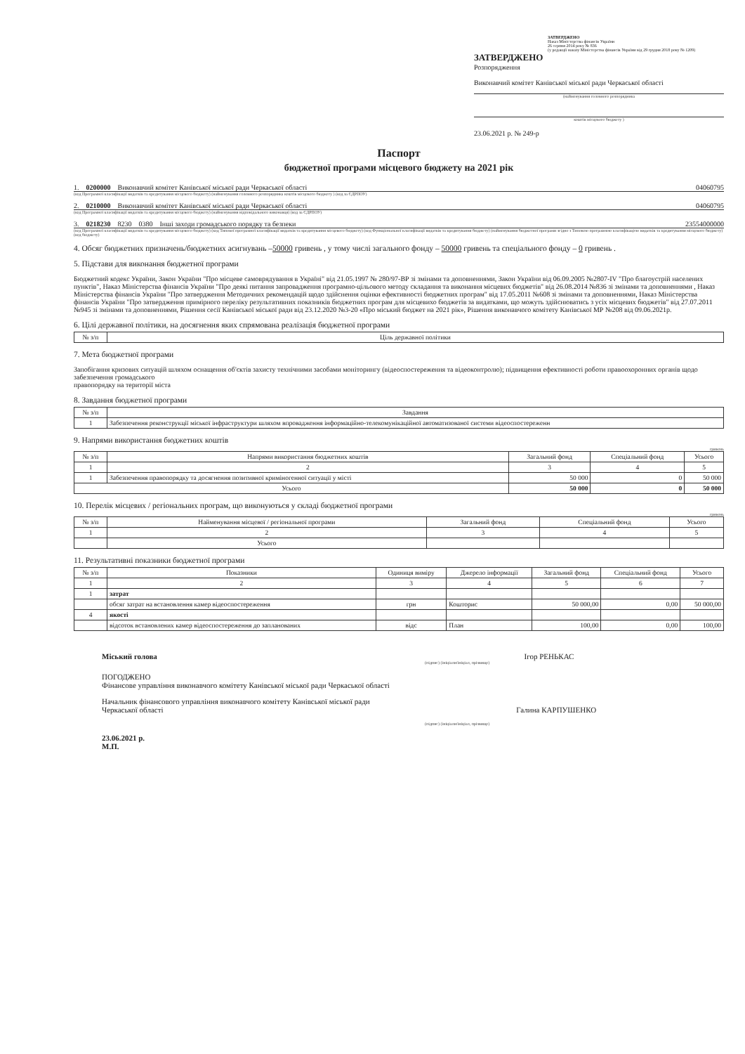ЗАТВЕРДЖЕНО
Наказ Міністерства фінансів України
26 серпня 2014 року № 836
(у редакції наказу Міністерства фінансів України від 29 грудня 2018 року № 1209)
ЗАТВЕРДЖЕНО
Розпорядження
Виконавчий комітет Канівської міської ради Черкаської області
(найменування головного розпорядника
коштів місцевого бюджету )
23.06.2021 р. № 249-р
Паспорт
бюджетної програми місцевого бюджету на 2021 рік
1. 0200000 Виконавчий комітет Канівської міської ради Черкаської області 04060795
(код Програмної класифікації видатків та кредитування місцевого бюджету) (найменування головного розпорядника коштів місцевого бюджету ) (код за ЄДРПОУ)
2. 0210000 Виконавчий комітет Канівської міської ради Черкаської області 04060795
(код Програмної класифікації видатків та кредитування місцевого бюджету) (найменування відповідального виконавця) (код за ЄДРПОУ)
3. 0218230 8230 0380 Інші заходи громадського порядку та безпеки 23554000000
(код Програмної класифікації видатків та кредитування місцевого бюджету) (код Типової програмної класифікації видатків та кредитування місцевого бюджету) (код Функціональної класифікації видатків та кредитування бюджету) (найменування бюджетної програми згідно з Типовою програмною класифікацією видатків та кредитування місцевого бюджету) (код бюджету)
4. Обсяг бюджетних призначень/бюджетних асигнувань –50000 гривень , у тому числі загального фонду – 50000 гривень та спеціального фонду – 0 гривень .
5. Підстави для виконання бюджетної програми
Бюджетний кодекс України, Закон України "Про місцеве самоврядування в Україні" від 21.05.1997 № 280/97-ВР зі змінами та доповненнями, Закон України від 06.09.2005 №2807-IV "Про благоустрій населених пунктів", Наказ Міністерства фінансів України "Про деякі питання запровадження програмно-цільового методу складання та виконання місцевих бюджетів" від 26.08.2014 №836 зі змінами та доповненнями , Наказ Міністерства фінансів України "Про затвердження Методичних рекомендацій щодо здійснення оцінки ефективності бюджетних програм" від 17.05.2011 №608 зі змінами та доповненнями, Наказ Міністерства фінансів України "Про затвердження примірного переліку результативних показників бюджетних програм для місцевихо бюджетів за видатками, що можуть здійснюватись з усіх місцевих бюджетів" від 27.07.2011 №945 зі змінами та доповненнями, Рішення сесії Канівської міської ради від 23.12.2020 №3-20 «Про міський бюджет на 2021 рік», Рішення виконавчого комітету Канівської МР №208 від 09.06.2021р.
6. Цілі державної політики, на досягнення яких спрямована реалізація бюджетної програми
| № з/п | Ціль державної політики |
| --- | --- |
7. Мета бюджетної програми
Запобігання кризових ситуацій шляхом оснащення об'єктів захисту технічними засобами моніторингу (відеоспостереження та відеоконтролю); підвищення ефективності роботи правоохоронних органів щодо забезпечення громадського
правопорядку на території міста
8. Завдання бюджетної програми
| № з/п | Завдання |
| --- | --- |
| 1 | Забезпечення реконструкції міської інфраструктури шляхом впровадження інформаційно-телекомунікаційної автоматизованої системи відеоспостереженн |
9. Напрями використання бюджетних коштів
гривень
| № з/п | Напрями використання бюджетних коштів | Загальний фонд | Спеціальний фонд | Усього |
| --- | --- | --- | --- | --- |
| 1 | 2 | 3 | 4 | 5 |
| 1 | Забезпечення правопорядку та досягнення позитивної криміногенної ситуації у місті | 50 000 | 0 | 50 000 |
| Усього | | 50 000 | 0 | 50 000 |
10. Перелік місцевих / регіональних програм, що виконуються у складі бюджетної програми
гривень
| № з/п | Найменування місцевої / регіональної програми | Загальний фонд | Спеціальний фонд | Усього |
| --- | --- | --- | --- | --- |
| 1 | 2 | 3 | 4 | 5 |
| | Усього | | | |
11. Результативні показники бюджетної програми
| № з/п | Показники | Одиниця виміру | Джерело інформації | Загальний фонд | Спеціальний фонд | Усього |
| --- | --- | --- | --- | --- | --- | --- |
| 1 | 2 | 3 | 4 | 5 | 6 | 7 |
| 1 | затрат | | | | | |
| | обсяг затрат на встановлення камер відеоспостереження | грн | Кошторис | 50 000,00 | 0,00 | 50 000,00 |
| 4 | якості | | | | | |
| | відсоток встановлених камер відеоспостереження до запланованих | відс | План | 100,00 | 0,00 | 100,00 |
Міський голова Ігор РЕНЬКАС
(підпис) (ініціали/ініціал, прізвище)
ПОГОДЖЕНО
Фінансове управління виконавчого комітету Канівської міської ради Черкаської області
Начальник фінансового управління виконавчого комітету Канівської міської ради
Черкаської області Галина КАРПУШЕНКО
(підпис) (ініціали/ініціал, прізвище)
23.06.2021 р.
М.П.